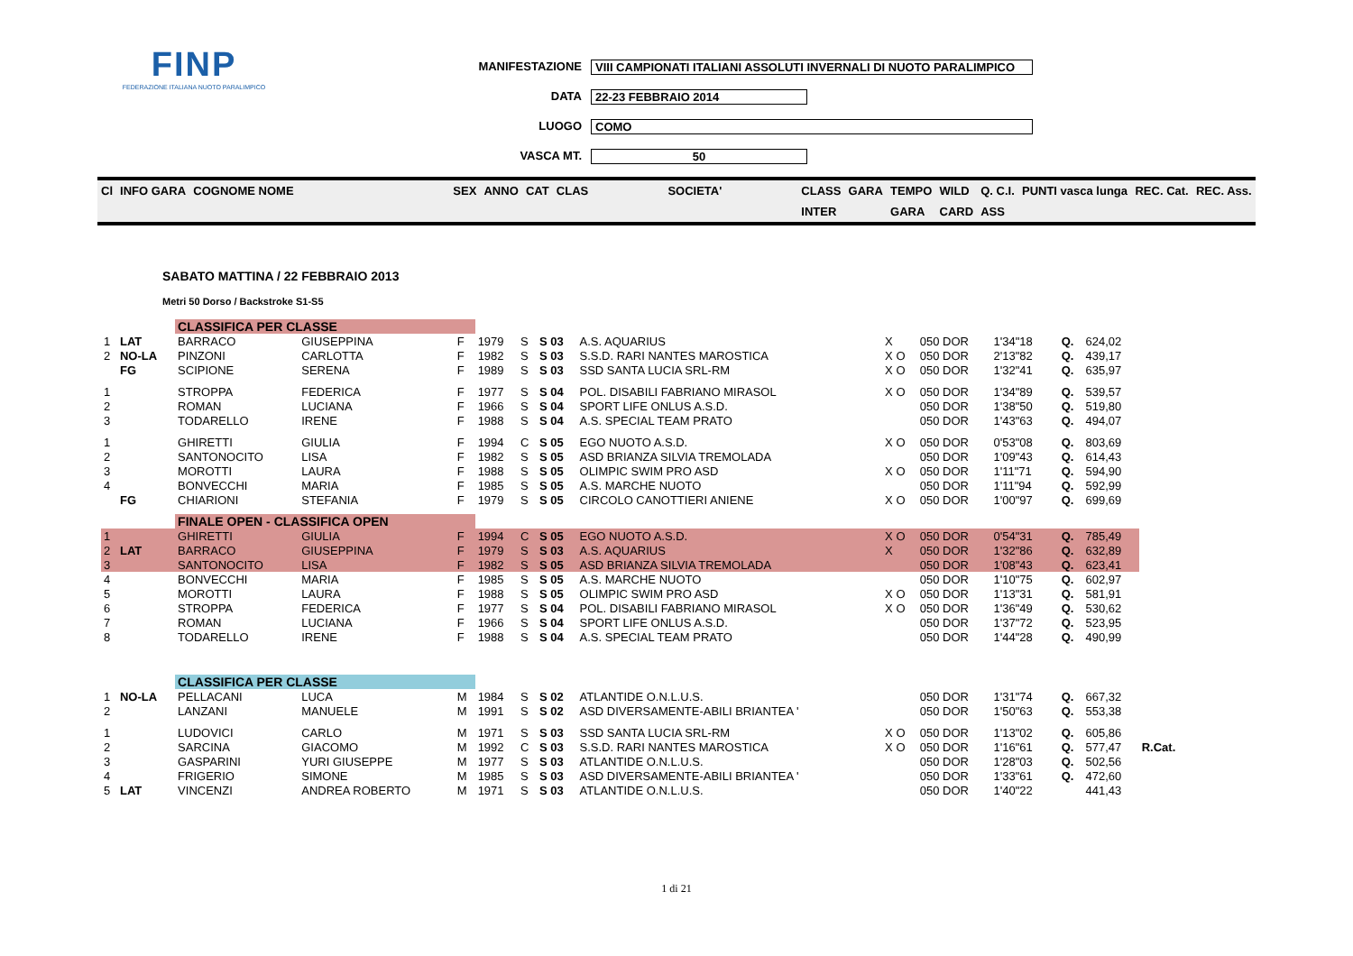FINP
FEDERAZIONE ITALIANA NUOTO PARALIMPICO
MANIFESTAZIONE VIII CAMPIONATI ITALIANI ASSOLUTI INVERNALI DI NUOTO PARALIMPICO
DATA 22-23 FEBBRAIO 2014
LUOGO COMO
VASCA MT. 50
| Cl | INFO GARA | COGNOME NOME | SEX | ANNO | CAT | CLAS | SOCIETA' | CLASS | GARA | TEMPO | WILD | Q. C.I. | PUNTI vasca lunga | REC. Cat. | REC. Ass. |
| | | | | | | | | INTER | | GARA | CARD | ASS | | | |
SABATO MATTINA / 22 FEBBRAIO 2013
Metri 50 Dorso / Backstroke S1-S5
| | | CLASSIFICA PER CLASSE | | | | | | | | | | | | | |
| 1 | LAT | BARRACO | GIUSEPPINA | F | 1979 | S | S 03 | A.S. AQUARIUS | X | 050 DOR | 1'34"18 | | Q. | 624,02 | |
| 2 | NO-LA | PINZONI | CARLOTTA | F | 1982 | S | S 03 | S.S.D. RARI NANTES MAROSTICA | X O | 050 DOR | 2'13"82 | | Q. | 439,17 | |
| | FG | SCIPIONE | SERENA | F | 1989 | S | S 03 | SSD SANTA LUCIA SRL-RM | X O | 050 DOR | 1'32"41 | | Q. | 635,97 | |
| 1 | | STROPPA | FEDERICA | F | 1977 | S | S 04 | POL. DISABILI FABRIANO MIRASOL | X O | 050 DOR | 1'34"89 | | Q. | 539,57 | |
| 2 | | ROMAN | LUCIANA | F | 1966 | S | S 04 | SPORT LIFE ONLUS A.S.D. | | 050 DOR | 1'38"50 | | Q. | 519,80 | |
| 3 | | TODARELLO | IRENE | F | 1988 | S | S 04 | A.S. SPECIAL TEAM PRATO | | 050 DOR | 1'43"63 | | Q. | 494,07 | |
| 1 | | GHIRETTI | GIULIA | F | 1994 | C | S 05 | EGO NUOTO A.S.D. | X O | 050 DOR | 0'53"08 | | Q. | 803,69 | |
| 2 | | SANTONOCITO | LISA | F | 1982 | S | S 05 | ASD BRIANZA SILVIA TREMOLADA | | 050 DOR | 1'09"43 | | Q. | 614,43 | |
| 3 | | MOROTTI | LAURA | F | 1988 | S | S 05 | OLIMPIC SWIM PRO ASD | X O | 050 DOR | 1'11"71 | | Q. | 594,90 | |
| 4 | | BONVECCHI | MARIA | F | 1985 | S | S 05 | A.S. MARCHE NUOTO | | 050 DOR | 1'11"94 | | Q. | 592,99 | |
| | FG | CHIARIONI | STEFANIA | F | 1979 | S | S 05 | CIRCOLO CANOTTIERI ANIENE | X O | 050 DOR | 1'00"97 | | Q. | 699,69 | |
| | | FINALE OPEN - CLASSIFICA OPEN | | | | | | | | | | | | | |
| 1 | | GHIRETTI | GIULIA | F | 1994 | C | S 05 | EGO NUOTO A.S.D. | X O | 050 DOR | 0'54"31 | | Q. | 785,49 | |
| 2 | LAT | BARRACO | GIUSEPPINA | F | 1979 | S | S 03 | A.S. AQUARIUS | X | 050 DOR | 1'32"86 | | Q. | 632,89 | |
| 3 | | SANTONOCITO | LISA | F | 1982 | S | S 05 | ASD BRIANZA SILVIA TREMOLADA | | 050 DOR | 1'08"43 | | Q. | 623,41 | |
| 4 | | BONVECCHI | MARIA | F | 1985 | S | S 05 | A.S. MARCHE NUOTO | | 050 DOR | 1'10"75 | | Q. | 602,97 | |
| 5 | | MOROTTI | LAURA | F | 1988 | S | S 05 | OLIMPIC SWIM PRO ASD | X O | 050 DOR | 1'13"31 | | Q. | 581,91 | |
| 6 | | STROPPA | FEDERICA | F | 1977 | S | S 04 | POL. DISABILI FABRIANO MIRASOL | X O | 050 DOR | 1'36"49 | | Q. | 530,62 | |
| 7 | | ROMAN | LUCIANA | F | 1966 | S | S 04 | SPORT LIFE ONLUS A.S.D. | | 050 DOR | 1'37"72 | | Q. | 523,95 | |
| 8 | | TODARELLO | IRENE | F | 1988 | S | S 04 | A.S. SPECIAL TEAM PRATO | | 050 DOR | 1'44"28 | | Q. | 490,99 | |
| | | CLASSIFICA PER CLASSE | | | | | | | | | | | | | |
| 1 | NO-LA | PELLACANI | LUCA | M | 1984 | S | S 02 | ATLANTIDE O.N.L.U.S. | | 050 DOR | 1'31"74 | | Q. | 667,32 | |
| 2 | | LANZANI | MANUELE | M | 1991 | S | S 02 | ASD DIVERSAMENTE-ABILI BRIANTEA ' | | 050 DOR | 1'50"63 | | Q. | 553,38 | |
| 1 | | LUDOVICI | CARLO | M | 1971 | S | S 03 | SSD SANTA LUCIA SRL-RM | X O | 050 DOR | 1'13"02 | | Q. | 605,86 | |
| 2 | | SARCINA | GIACOMO | M | 1992 | C | S 03 | S.S.D. RARI NANTES MAROSTICA | X O | 050 DOR | 1'16"61 | | Q. | 577,47 | R.Cat. |
| 3 | | GASPARINI | YURI GIUSEPPE | M | 1977 | S | S 03 | ATLANTIDE O.N.L.U.S. | | 050 DOR | 1'28"03 | | Q. | 502,56 | |
| 4 | | FRIGERIO | SIMONE | M | 1985 | S | S 03 | ASD DIVERSAMENTE-ABILI BRIANTEA ' | | 050 DOR | 1'33"61 | | Q. | 472,60 | |
| 5 | LAT | VINCENZI | ANDREA ROBERTO | M | 1971 | S | S 03 | ATLANTIDE O.N.L.U.S. | | 050 DOR | 1'40"22 | | | 441,43 | |
1 di 21